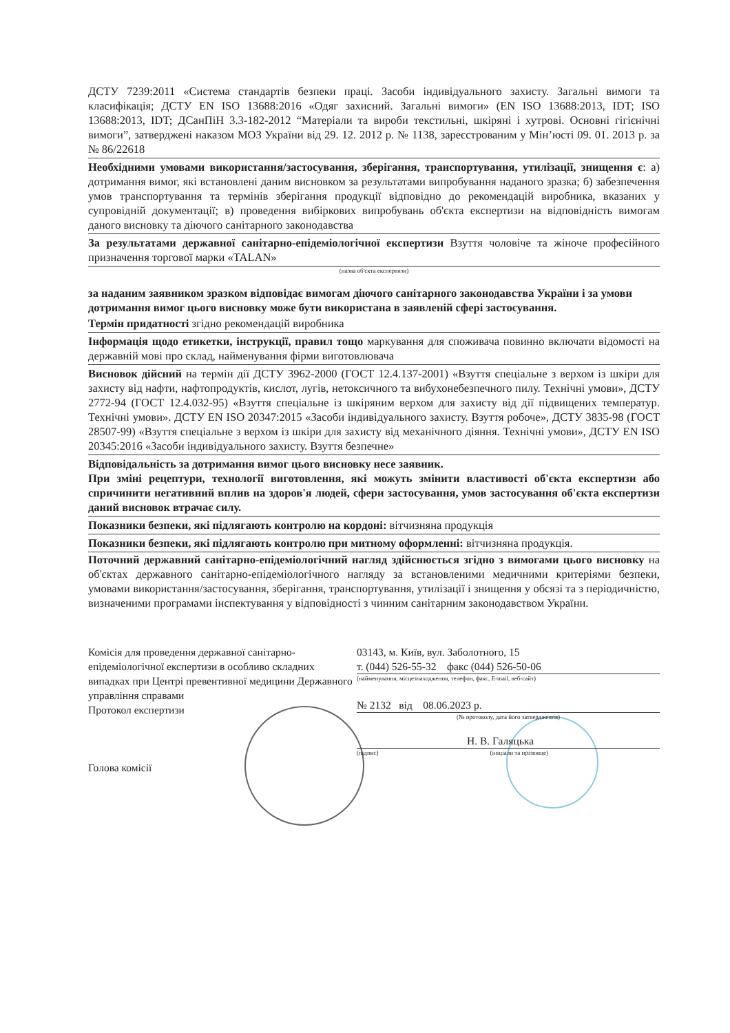ДСТУ 7239:2011 «Система стандартів безпеки праці. Засоби індивідуального захисту. Загальні вимоги та класифікація; ДСТУ EN ISO 13688:2016 «Одяг захисний. Загальні вимоги» (EN ISO 13688:2013, IDT; ISO 13688:2013, IDT; ДСанПіН 3.3-182-2012 “Матеріали та вироби текстильні, шкіряні і хутрові. Основні гігієнічні вимоги”, затверджені наказом МОЗ України від 29. 12. 2012 р. № 1138, зареєстрованим у Мін’юсті 09. 01. 2013 р. за № 86/22618
Необхідними умовами використання/застосування, зберігання, транспортування, утилізації, знищення є: а) дотримання вимог, які встановлені даним висновком за результатами випробування наданого зразка; б) забезпечення умов транспортування та термінів зберігання продукції відповідно до рекомендацій виробника, вказаних у супровідній документації; в) проведення вибіркових випробувань об'єкта експертизи на відповідність вимогам даного висновку та діючого санітарного законодавства
За результатами державної санітарно-епідеміологічної експертизи Взуття чоловіче та жіноче професійного призначення торгової марки «TALAN»
(назва об'єкта експертизи)
за наданим заявником зразком відповідає вимогам діючого санітарного законодавства України і за умови дотримання вимог цього висновку може бути використана в заявленій сфері застосування.
Термін придатності згідно рекомендацій виробника
Інформація щодо етикетки, інструкції, правил тощо маркування для споживача повинно включати відомості на державній мові про склад, найменування фірми виготовлювача
Висновок дійсний на термін дії ДСТУ 3962-2000 (ГОСТ 12.4.137-2001) «Взуття спеціальне з верхом із шкіри для захисту від нафти, нафтопродуктів, кислот, лугів, нетоксичного та вибухонебезпечного пилу. Технічні умови», ДСТУ 2772-94 (ГОСТ 12.4.032-95) «Взуття спеціальне із шкіряним верхом для захисту від дії підвищених температур. Технічні умови». ДСТУ EN ISO 20347:2015 «Засоби індивідуального захисту. Взуття робоче», ДСТУ 3835-98 (ГОСТ 28507-99) «Взуття спеціальне з верхом із шкіри для захисту від механічного діяння. Технічні умови», ДСТУ EN ISO 20345:2016 «Засоби індивідуального захисту. Взуття безпечне»
Відповідальність за дотримання вимог цього висновку несе заявник.
При зміні рецептури, технології виготовлення, які можуть змінити властивості об'єкта експертизи або спричинити негативний вплив на здоров'я людей, сфери застосування, умов застосування об'єкта експертизи даний висновок втрачає силу.
Показники безпеки, які підлягають контролю на кордоні: вітчизняна продукція
Показники безпеки, які підлягають контролю при митному оформленні: вітчизняна продукція.
Поточний державний санітарно-епідеміологічний нагляд здійснюється згідно з вимогами цього висновку на об'єктах державного санітарно-епідеміологічного нагляду за встановленими медичними критеріями безпеки, умовами використання/застосування, зберігання, транспортування, утилізації і знищення у обсязі та з періодичністю, визначеними програмами інспектування у відповідності з чинним санітарним законодавством України.
Комісія для проведення державної санітарно-епідеміологічної експертизи в особливо складних випадках при Центрі превентивної медицини Державного управління справами
Протокол експертизи
Голова комісії
03143, м. Київ, вул. Заболотного, 15
т. (044) 526-55-32 факс (044) 526-50-06
(найменування, місцезнаходження, телефон, факс, E-mail, веб-сайт)
№ 2132 від 08.06.2023 р.
(№ протоколу, дата його затвердження)
Н. В. Галяцька
(підпис) (ініціали та прізвище)